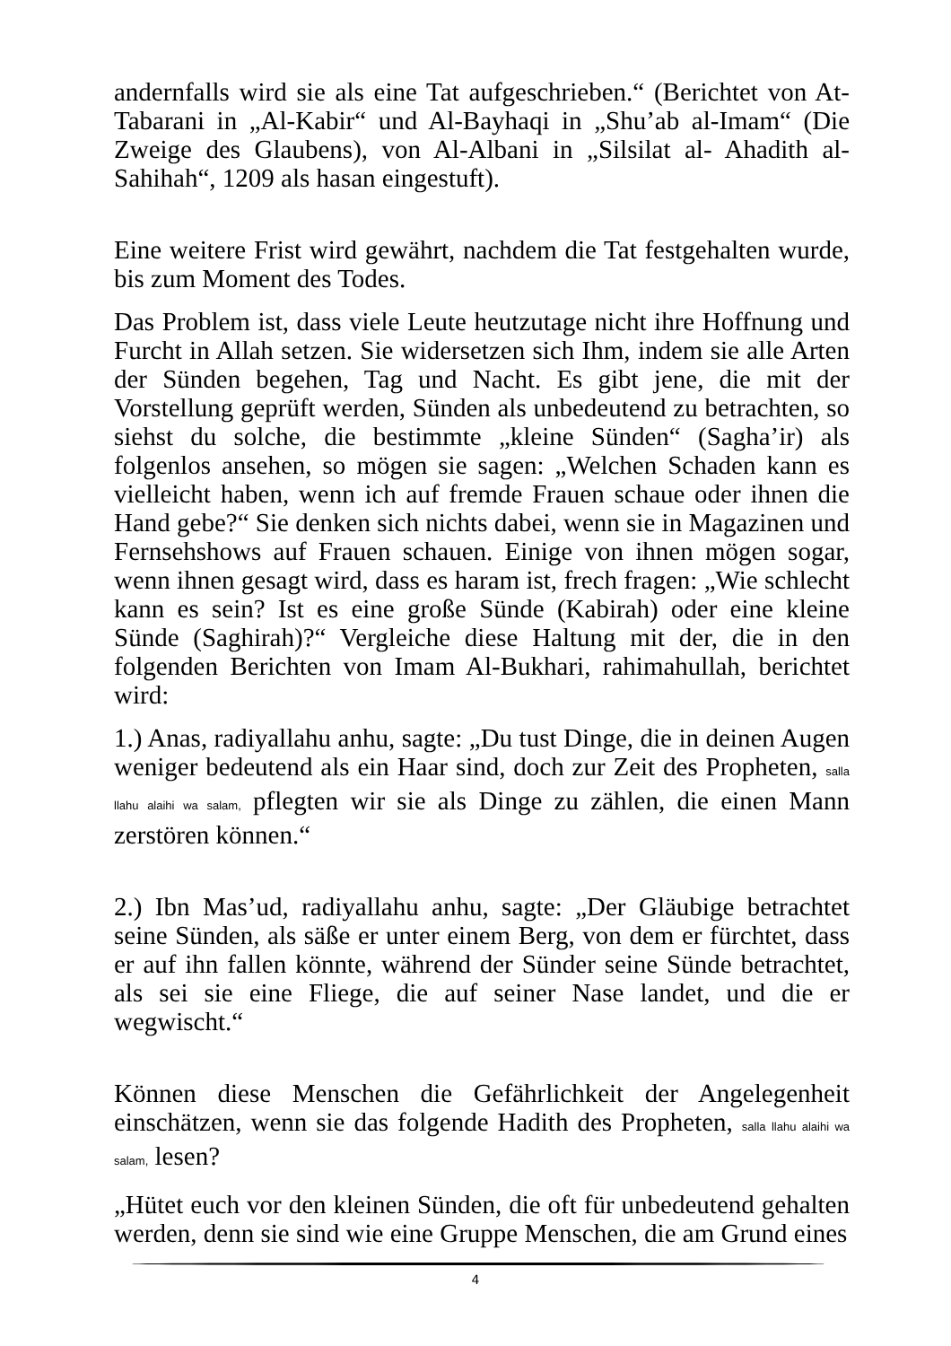andernfalls wird sie als eine Tat aufgeschrieben.“ (Berichtet von At-Tabarani in „Al-Kabir“ und Al-Bayhaqi in „Shu’ab al-Imam“ (Die Zweige des Glaubens), von Al-Albani in „Silsilat al- Ahadith al-Sahihah“, 1209 als hasan eingestuft).
Eine weitere Frist wird gewährt, nachdem die Tat festgehalten wurde, bis zum Moment des Todes.
Das Problem ist, dass viele Leute heutzutage nicht ihre Hoffnung und Furcht in Allah setzen. Sie widersetzen sich Ihm, indem sie alle Arten der Sünden begehen, Tag und Nacht. Es gibt jene, die mit der Vorstellung geprüft werden, Sünden als unbedeutend zu betrachten, so siehst du solche, die bestimmte „kleine Sünden“ (Sagha’ir) als folgenlos ansehen, so mögen sie sagen: „Welchen Schaden kann es vielleicht haben, wenn ich auf fremde Frauen schaue oder ihnen die Hand gebe?“ Sie denken sich nichts dabei, wenn sie in Magazinen und Fernsehshows auf Frauen schauen. Einige von ihnen mögen sogar, wenn ihnen gesagt wird, dass es haram ist, frech fragen: „Wie schlecht kann es sein? Ist es eine große Sünde (Kabirah) oder eine kleine Sünde (Saghirah)?“ Vergleiche diese Haltung mit der, die in den folgenden Berichten von Imam Al-Bukhari, rahimahullah, berichtet wird:
1.) Anas, radiyallahu anhu, sagte: „Du tust Dinge, die in deinen Augen weniger bedeutend als ein Haar sind, doch zur Zeit des Propheten, salla llahu alaihi wa salam, pflegten wir sie als Dinge zu zählen, die einen Mann zerstören können.“
2.) Ibn Mas’ud, radiyallahu anhu, sagte: „Der Gläubige betrachtet seine Sünden, als säße er unter einem Berg, von dem er fürchtet, dass er auf ihn fallen könnte, während der Sünder seine Sünde betrachtet, als sei sie eine Fliege, die auf seiner Nase landet, und die er wegwischt.“
Können diese Menschen die Gefährlichkeit der Angelegenheit einschätzen, wenn sie das folgende Hadith des Propheten, salla llahu alaihi wa salam, lesen?
„Hütet euch vor den kleinen Sünden, die oft für unbedeutend gehalten werden, denn sie sind wie eine Gruppe Menschen, die am Grund eines
4